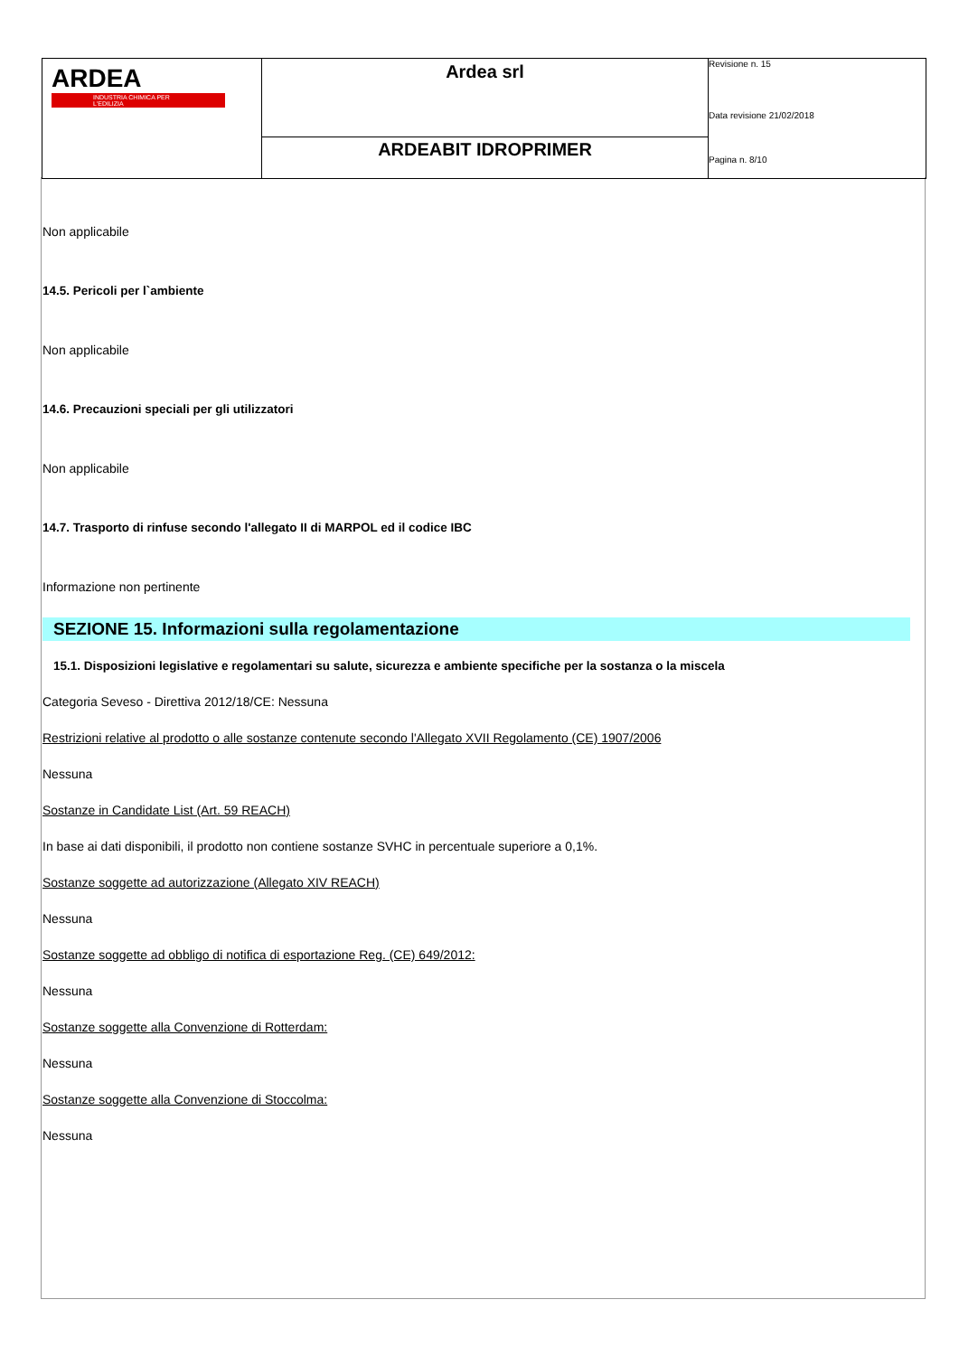| ARDEA INDUSTRIA CHIMICA PER L'EDILIZIA | Ardea srl | Revisione n. 15 Data revisione 21/02/2018 Pagina n. 8/10 |
| | ARDEABIT IDROPRIMER | |
Non applicabile
14.5. Pericoli per l`ambiente
Non applicabile
14.6. Precauzioni speciali per gli utilizzatori
Non applicabile
14.7. Trasporto di rinfuse secondo l'allegato II di MARPOL ed il codice IBC
Informazione non pertinente
SEZIONE 15. Informazioni sulla regolamentazione
15.1. Disposizioni legislative e regolamentari su salute, sicurezza e ambiente specifiche per la sostanza o la miscela
Categoria Seveso - Direttiva 2012/18/CE: Nessuna
Restrizioni relative al prodotto o alle sostanze contenute secondo l'Allegato XVII Regolamento (CE) 1907/2006
Nessuna
Sostanze in Candidate List (Art. 59 REACH)
In base ai dati disponibili, il prodotto non contiene sostanze SVHC in percentuale superiore a 0,1%.
Sostanze soggette ad autorizzazione (Allegato XIV REACH)
Nessuna
Sostanze soggette ad obbligo di notifica di esportazione Reg. (CE) 649/2012:
Nessuna
Sostanze soggette alla Convenzione di Rotterdam:
Nessuna
Sostanze soggette alla Convenzione di Stoccolma:
Nessuna